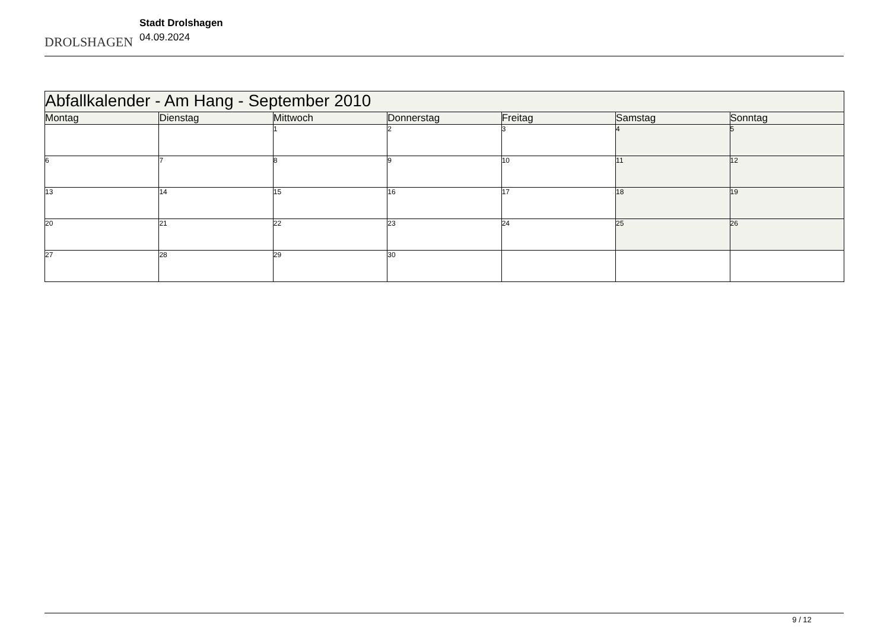DROLSHAGEN
Stadt Drolshagen
04.09.2024
| Abfallkalender - Am Hang - September 2010 | | | | | | |
| Montag | Dienstag | Mittwoch | Donnerstag | Freitag | Samstag | Sonntag |
| | | 1 | 2 | 3 | 4 | 5 |
| 6 | 7 | 8 | 9 | 10 | 11 | 12 |
| 13 | 14 | 15 | 16 | 17 | 18 | 19 |
| 20 | 21 | 22 | 23 | 24 | 25 | 26 |
| 27 | 28 | 29 | 30 | | | |
9 / 12